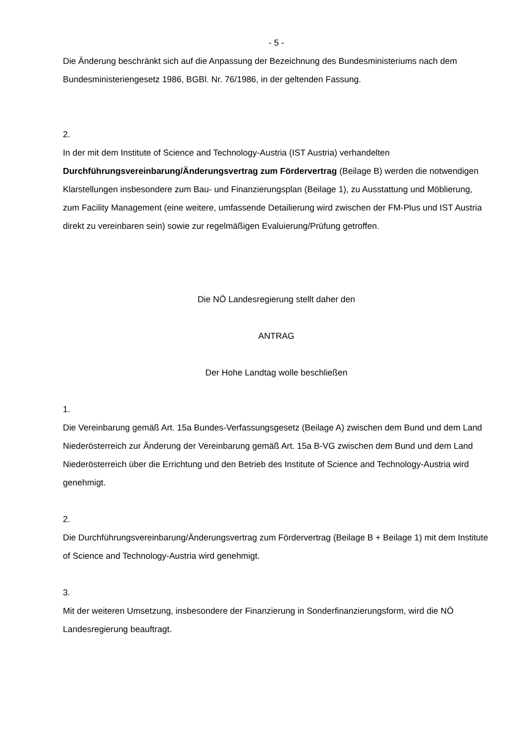- 5 -
Die Änderung beschränkt sich auf die Anpassung der Bezeichnung des Bundesministeriums nach dem Bundesministeriengesetz 1986, BGBl. Nr. 76/1986, in der geltenden Fassung.
2.
In der mit dem Institute of Science and Technology-Austria (IST Austria) verhandelten Durchführungsvereinbarung/Änderungsvertrag zum Fördervertrag (Beilage B) werden die notwendigen Klarstellungen insbesondere zum Bau- und Finanzierungsplan (Beilage 1), zu Ausstattung und Möblierung, zum Facility Management (eine weitere, umfassende Detailierung wird zwischen der FM-Plus und IST Austria direkt zu vereinbaren sein) sowie zur regelmäßigen Evaluierung/Prüfung getroffen.
Die NÖ Landesregierung stellt daher den
ANTRAG
Der Hohe Landtag wolle beschließen
1.
Die Vereinbarung gemäß Art. 15a Bundes-Verfassungsgesetz (Beilage A) zwischen dem Bund und dem Land Niederösterreich zur Änderung der Vereinbarung gemäß Art. 15a B-VG zwischen dem Bund und dem Land Niederösterreich über die Errichtung und den Betrieb des Institute of Science and Technology-Austria wird genehmigt.
2.
Die Durchführungsvereinbarung/Änderungsvertrag zum Fördervertrag (Beilage B + Beilage 1) mit dem Institute of Science and Technology-Austria wird genehmigt.
3.
Mit der weiteren Umsetzung, insbesondere der Finanzierung in Sonderfinanzierungsform, wird die NÖ Landesregierung beauftragt.